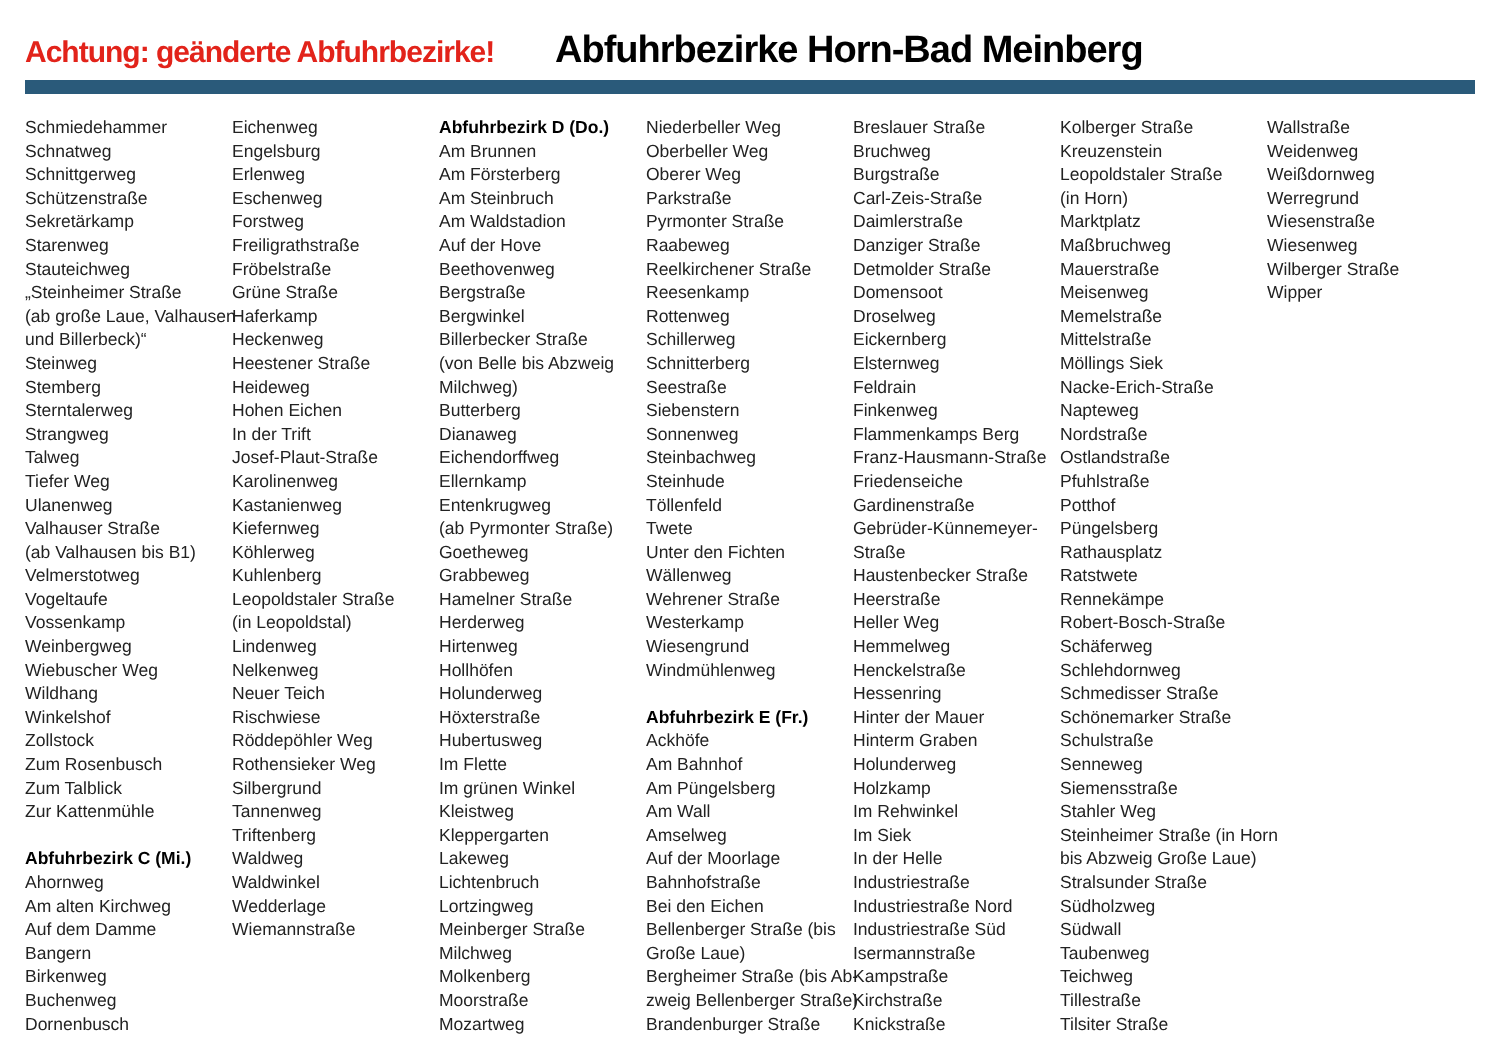Achtung: geänderte Abfuhrbezirke!
Abfuhrbezirke Horn-Bad Meinberg
Schmiedehammer
Schnatweg
Schnittgerweg
Schützenstraße
Sekretärkamp
Starenweg
Stauteichweg
„Steinheimer Straße
(ab große Laue, Valhausen
und Billerbeck)“
Steinweg
Stemberg
Sterntalerweg
Strangweg
Talweg
Tiefer Weg
Ulanenweg
Valhauser Straße
(ab Valhausen bis B1)
Velmerstotweg
Vogeltaufe
Vossenkamp
Weinbergweg
Wiebuscher Weg
Wildhang
Winkelshof
Zollstock
Zum Rosenbusch
Zum Talblick
Zur Kattenmühle
Abfuhrbezirk C (Mi.)
Ahornweg
Am alten Kirchweg
Auf dem Damme
Bangern
Birkenweg
Buchenweg
Dornenbusch
Eichenweg
Engelsburg
Erlenweg
Eschenweg
Forstweg
Freiligrathstraße
Fröbelstraße
Grüne Straße
Haferkamp
Heckenweg
Heestener Straße
Heideweg
Hohen Eichen
In der Trift
Josef-Plaut-Straße
Karolinenweg
Kastanienweg
Kiefernweg
Köhlerweg
Kuhlenberg
Leopoldstaler Straße
(in Leopoldstal)
Lindenweg
Nelkenweg
Neuer Teich
Rischwiese
Röddepöhler Weg
Rothensieker Weg
Silbergrund
Tannenweg
Triftenberg
Waldweg
Waldwinkel
Wedderlage
Wiemannstraße
Abfuhrbezirk D (Do.)
Am Brunnen
Am Försterberg
Am Steinbruch
Am Waldstadion
Auf der Hove
Beethovenweg
Bergstraße
Bergwinkel
Billerbecker Straße
(von Belle bis Abzweig
Milchweg)
Butterberg
Dianaweg
Eichendorffweg
Ellernkamp
Entenkrugweg
(ab Pyrmonter Straße)
Goetheweg
Grabbeweg
Hamelner Straße
Herderweg
Hirtenweg
Hollhöfen
Holunderweg
Höxterstraße
Hubertusweg
Im Flette
Im grünen Winkel
Kleistweg
Kleppergarten
Lakeweg
Lichtenbruch
Lortzingweg
Meinberger Straße
Milchweg
Molkenberg
Moorstraße
Mozartweg
Niederbeller Weg
Oberbeller Weg
Oberer Weg
Parkstraße
Pyrmonter Straße
Raabeweg
Reelkirchener Straße
Reesenkamp
Rottenweg
Schillerweg
Schnitterberg
Seestraße
Siebenstern
Sonnenweg
Steinbachweg
Steinhude
Töllenfeld
Twete
Unter den Fichten
Wällenweg
Wehrener Straße
Westerkamp
Wiesengrund
Windmühlenweg
Abfuhrbezirk E (Fr.)
Ackhöfe
Am Bahnhof
Am Püngelsberg
Am Wall
Amselweg
Auf der Moorlage
Bahnhofstraße
Bei den Eichen
Bellenberger Straße (bis
Große Laue)
Bergheimer Straße (bis Ab-
zweig Bellenberger Straße)
Brandenburger Straße
Breslauer Straße
Bruchweg
Burgstraße
Carl-Zeis-Straße
Daimlerstraße
Danziger Straße
Detmolder Straße
Domensoot
Droselweg
Eickernberg
Elsternweg
Feldrain
Finkenweg
Flammenkamps Berg
Franz-Hausmann-Straße
Friedenseiche
Gardinenstraße
Gebrüder-Künnemeyer-
Straße
Haustenbecker Straße
Heerstraße
Heller Weg
Hemmelweg
Henckelstraße
Hessenring
Hinter der Mauer
Hinterm Graben
Holunderweg
Holzkamp
Im Rehwinkel
Im Siek
In der Helle
Industriestraße
Industriestraße Nord
Industriestraße Süd
Isermannstraße
Kampstraße
Kirchstraße
Knickstraße
Kolberger Straße
Kreuzenstein
Leopoldstaler Straße
(in Horn)
Marktplatz
Maßbruchweg
Mauerstraße
Meisenweg
Memelstraße
Mittelstraße
Möllings Siek
Nacke-Erich-Straße
Napteweg
Nordstraße
Ostlandstraße
Pfuhlstraße
Potthof
Püngelsberg
Rathausplatz
Ratstwete
Rennekämpe
Robert-Bosch-Straße
Schäferweg
Schlehdornweg
Schmedisser Straße
Schönemarker Straße
Schulstraße
Senneweg
Siemensstraße
Stahler Weg
Steinheimer Straße (in Horn
bis Abzweig Große Laue)
Stralsunder Straße
Südholzweg
Südwall
Taubenweg
Teichweg
Tillestraße
Tilsiter Straße
Wallstraße
Weidenweg
Weißdornweg
Werregrund
Wiesenstraße
Wiesenweg
Wilberger Straße
Wipper